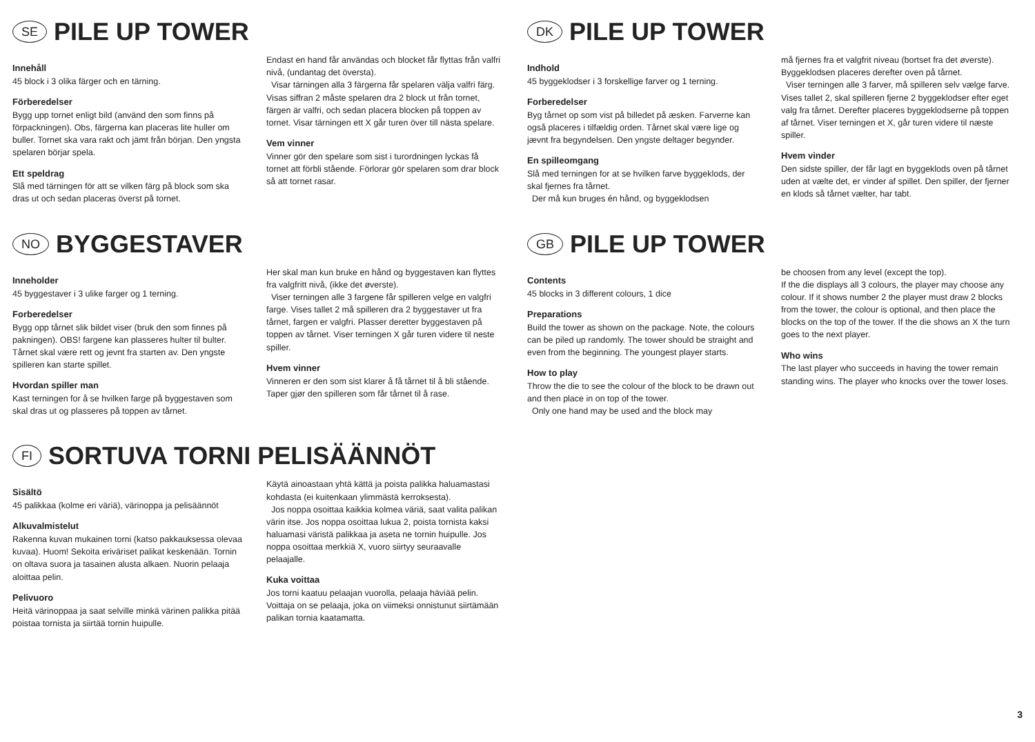SE PILE UP TOWER
Innehåll
45 block i 3 olika färger och en tärning.
Förberedelser
Bygg upp tornet enligt bild (använd den som finns på förpackningen). Obs, färgerna kan placeras lite huller om buller. Tornet ska vara rakt och jämt från början. Den yngsta spelaren börjar spela.
Ett speldrag
Slå med tärningen för att se vilken färg på block som ska dras ut och sedan placeras överst på tornet.
Endast en hand får användas och blocket får flyttas från valfri nivå, (undantag det översta).
Visar tärningen alla 3 färgerna får spelaren välja valfri färg. Visas siffran 2 måste spelaren dra 2 block ut från tornet, färgen är valfri, och sedan placera blocken på toppen av tornet. Visar tärningen ett X går turen över till nästa spelare.
Vem vinner
Vinner gör den spelare som sist i turordningen lyckas få tornet att förbli stående. Förlorar gör spelaren som drar block så att tornet rasar.
NO BYGGESTAVER
Inneholder
45 byggestaver i 3 ulike farger og 1 terning.
Forberedelser
Bygg opp tårnet slik bildet viser (bruk den som finnes på pakningen). OBS! fargene kan plasseres hulter til bulter. Tårnet skal være rett og jevnt fra starten av. Den yngste spilleren kan starte spillet.
Hvordan spiller man
Kast terningen for å se hvilken farge på byggestaven som skal dras ut og plasseres på toppen av tårnet.
Her skal man kun bruke en hånd og byggestaven kan flyttes fra valgfritt nivå, (ikke det øverste).
Viser terningen alle 3 fargene får spilleren velge en valgfri farge. Vises tallet 2 må spilleren dra 2 byggestaver ut fra tårnet, fargen er valgfri. Plasser deretter byggestaven på toppen av tårnet. Viser terningen X går turen videre til neste spiller.
Hvem vinner
Vinneren er den som sist klarer å få tårnet til å bli stående. Taper gjør den spilleren som får tårnet til å rase.
FI SORTUVA TORNI PELISÄÄNNÖT
Sisältö
45 palikkaa (kolme eri väriä), värinoppa ja pelisäännöt
Alkuvalmistelut
Rakenna kuvan mukainen torni (katso pakkauksessa olevaa kuvaa). Huom! Sekoita eriväriset palikat keskenään. Tornin on oltava suora ja tasainen alusta alkaen. Nuorin pelaaja aloittaa pelin.
Pelivuoro
Heitä värinoppaa ja saat selville minkä värinen palikka pitää poistaa tornista ja siirtää tornin huipulle.
Käytä ainoastaan yhtä kättä ja poista palikka haluamastasi kohdasta (ei kuitenkaan ylimmästä kerroksesta).
Jos noppa osoittaa kaikkia kolmea väriä, saat valita palikan värin itse. Jos noppa osoittaa lukua 2, poista tornista kaksi haluamasi väristä palikkaa ja aseta ne tornin huipulle. Jos noppa osoittaa merkkiä X, vuoro siirtyy seuraavalle pelaajalle.
Kuka voittaa
Jos torni kaatuu pelaajan vuorolla, pelaaja häviää pelin. Voittaja on se pelaaja, joka on viimeksi onnistunut siirtämään palikan tornia kaatamatta.
DK PILE UP TOWER
Indhold
45 byggeklodser i 3 forskellige farver og 1 terning.
Forberedelser
Byg tårnet op som vist på billedet på æsken. Farverne kan også placeres i tilfældig orden. Tårnet skal være lige og jævnt fra begyndelsen. Den yngste deltager begynder.
En spilleomgang
Slå med terningen for at se hvilken farve byggeklods, der skal fjernes fra tårnet.
Der må kun bruges én hånd, og byggeklodsen
må fjernes fra et valgfrit niveau (bortset fra det øverste). Byggeklodsen placeres derefter oven på tårnet.
Viser terningen alle 3 farver, må spilleren selv vælge farve. Vises tallet 2, skal spilleren fjerne 2 byggeklodser efter eget valg fra tårnet. Derefter placeres byggeklodserne på toppen af tårnet. Viser terningen et X, går turen videre til næste spiller.
Hvem vinder
Den sidste spiller, der får lagt en byggeklods oven på tårnet uden at vælte det, er vinder af spillet. Den spiller, der fjerner en klods så tårnet vælter, har tabt.
GB PILE UP TOWER
Contents
45 blocks in 3 different colours, 1 dice
Preparations
Build the tower as shown on the package. Note, the colours can be piled up randomly. The tower should be straight and even from the beginning. The youngest player starts.
How to play
Throw the die to see the colour of the block to be drawn out and then place in on top of the tower.
Only one hand may be used and the block may
be choosen from any level (except the top).
If the die displays all 3 colours, the player may choose any colour. If it shows number 2 the player must draw 2 blocks from the tower, the colour is optional, and then place the blocks on the top of the tower. If the die shows an X the turn goes to the next player.
Who wins
The last player who succeeds in having the tower remain standing wins. The player who knocks over the tower loses.
3